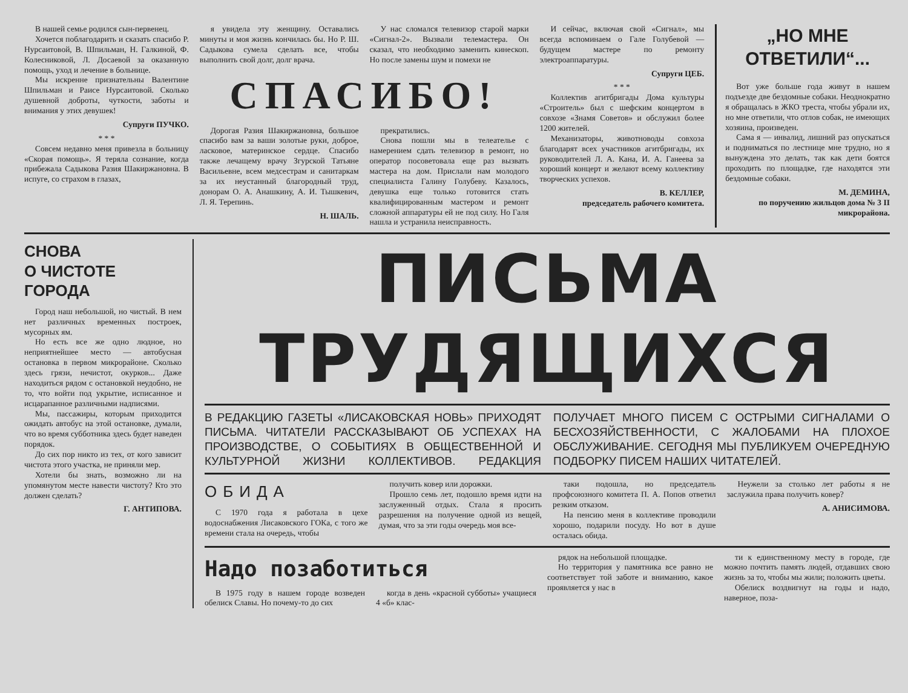В нашей семье родился сын-первенец.
Хочется поблагодарить и сказать спасибо Р. Нурсаитовой, В. Шпильман, Н. Галкиной, Ф. Колесниковой, Л. Досаевой за оказанную помощь, уход и лечение в больнице.
Мы искренне признательны Валентине Шпильман и Раисе Нурсаитовой. Сколько душевной доброты, чуткости, заботы и внимания у этих девушек!
Супруги ПУЧКО.
* * *
Совсем недавно меня привезла в больницу «Скорая помощь». Я теряла сознание, когда прибежала Садыкова Разия Шакиржановна. В испуге, со страхом в глазах,
я увидела эту женщину. Оставались минуты и моя жизнь кончилась бы. Но Р. Ш. Садыкова сумела сделать все, чтобы выполнить свой долг, долг врача.
У нас сломался телевизор старой марки «Сигнал-2». Вызвали телемастера. Он сказал, что необходимо заменить кинескоп. Но после замены шум и помехи не
СПАСИБО!
Дорогая Разия Шакиржановна, большое спасибо вам за ваши золотые руки, доброе, ласковое, материнское сердце. Спасибо также лечащему врачу Згурской Татьяне Васильевне, всем медсестрам и санитаркам за их неустанный благородный труд, донорам О. А. Анашкину, А. И. Тышкевич, Л. Я. Терепинь.
Н. ШАЛЬ.
прекратились.
Снова пошли мы в телеателье с намерением сдать телевизор в ремонт, но оператор посоветовала еще раз вызвать мастера на дом. Прислали нам молодого специалиста Галину Голубеву. Казалось, девушка еще только готовится стать квалифицированным мастером и ремонт сложной аппаратуры ей не под силу. Но Галя нашла и устранила неисправность.
И сейчас, включая свой «Сигнал», мы всегда вспоминаем о Гале Голубевой — будущем мастере по ремонту электроаппаратуры.
Супруги ЦЕБ.
* * *
Коллектив агитбригады Дома культуры «Строитель» был с шефским концертом в совхозе «Знамя Советов» и обслужил более 1200 жителей.
Механизаторы, животноводы совхоза благодарят всех участников агитбригады, их руководителей Л. А. Кана, И. А. Ганеева за хороший концерт и желают всему коллективу творческих успехов.
В. КЕЛЛЕР,
председатель рабочего комитета.
„НО МНЕ ОТВЕТИЛИ“...
Вот уже больше года живут в нашем подъезде две бездомные собаки. Неоднократно я обращалась в ЖКО треста, чтобы убрали их, но мне ответили, что отлов собак, не имеющих хозяина, произведен.
Сама я — инвалид, лишний раз опускаться и подниматься по лестнице мне трудно, но я вынуждена это делать, так как дети боятся проходить по площадке, где находятся эти бездомные собаки.
М. ДЕМИНА,
по поручению жильцов дома № 3 II микрорайона.
СНОВА
О ЧИСТОТЕ
ГОРОДА
Город наш небольшой, но чистый. В нем нет различных временных построек, мусорных ям.
Но есть все же одно людное, но неприятнейшее место — автобусная остановка в первом микрорайоне. Сколько здесь грязи, нечистот, окурков... Даже находиться рядом с остановкой неудобно, не то, что войти под укрытие, исписанное и исцарапанное различными надписями.
Мы, пассажиры, которым приходится ожидать автобус на этой остановке, думали, что во время субботника здесь будет наведен порядок.
До сих пор никто из тех, от кого зависит чистота этого участка, не приняли мер.
Хотели бы знать, возможно ли на упомянутом месте навести чистоту? Кто это должен сделать?
Г. АНТИПОВА.
ПИСЬМА ТРУДЯЩИХСЯ
В РЕДАКЦИЮ ГАЗЕТЫ «ЛИСАКОВСКАЯ НОВЬ» ПРИХОДЯТ ПИСЬМА. ЧИТАТЕЛИ РАССКАЗЫВАЮТ ОБ УСПЕХАХ НА ПРОИЗВОДСТВЕ, О СОБЫТИЯХ В ОБЩЕСТВЕННОЙ И КУЛЬТУРНОЙ ЖИЗНИ КОЛЛЕКТИВОВ. РЕДАКЦИЯ ПОЛУЧАЕТ МНОГО ПИСЕМ С ОСТРЫМИ СИГНАЛАМИ О БЕСХОЗЯЙСТВЕННОСТИ, С ЖАЛОБАМИ НА ПЛОХОЕ ОБСЛУЖИВАНИЕ. СЕГОДНЯ МЫ ПУБЛИКУЕМ ОЧЕРЕДНУЮ ПОДБОРКУ ПИСЕМ НАШИХ ЧИТАТЕЛЕЙ.
ОБИДА
С 1970 года я работала в цехе водоснабжения Лисаковского ГОКа, с того же времени стала на очередь, чтобы
получить ковер или дорожки.
Прошло семь лет, подошло время идти на заслуженный отдых. Стала я просить разрешения на получение одной из вещей, думая, что за эти годы очередь моя все-
таки подошла, но председатель профсоюзного комитета П. А. Попов ответил резким отказом.
На пенсию меня в коллективе проводили хорошо, подарили посуду. Но вот в душе осталась обида.
Неужели за столько лет работы я не заслужила права получить ковер?
А. АНИСИМОВА.
Надо позаботиться
В 1975 году в нашем городе возведен обелиск Славы. Но почему-то до сих
когда в день «красной субботы» учащиеся 4 «б» клас-
рядок на небольшой площадке.
Но территория у памятника все равно не соответствует той заботе и вниманию, какое проявляется у нас в
ти к единственному месту в городе, где можно почтить память людей, отдавших свою жизнь за то, чтобы мы жили; положить цветы.
Обелиск воздвигнут на годы и надо, наверное, поза-